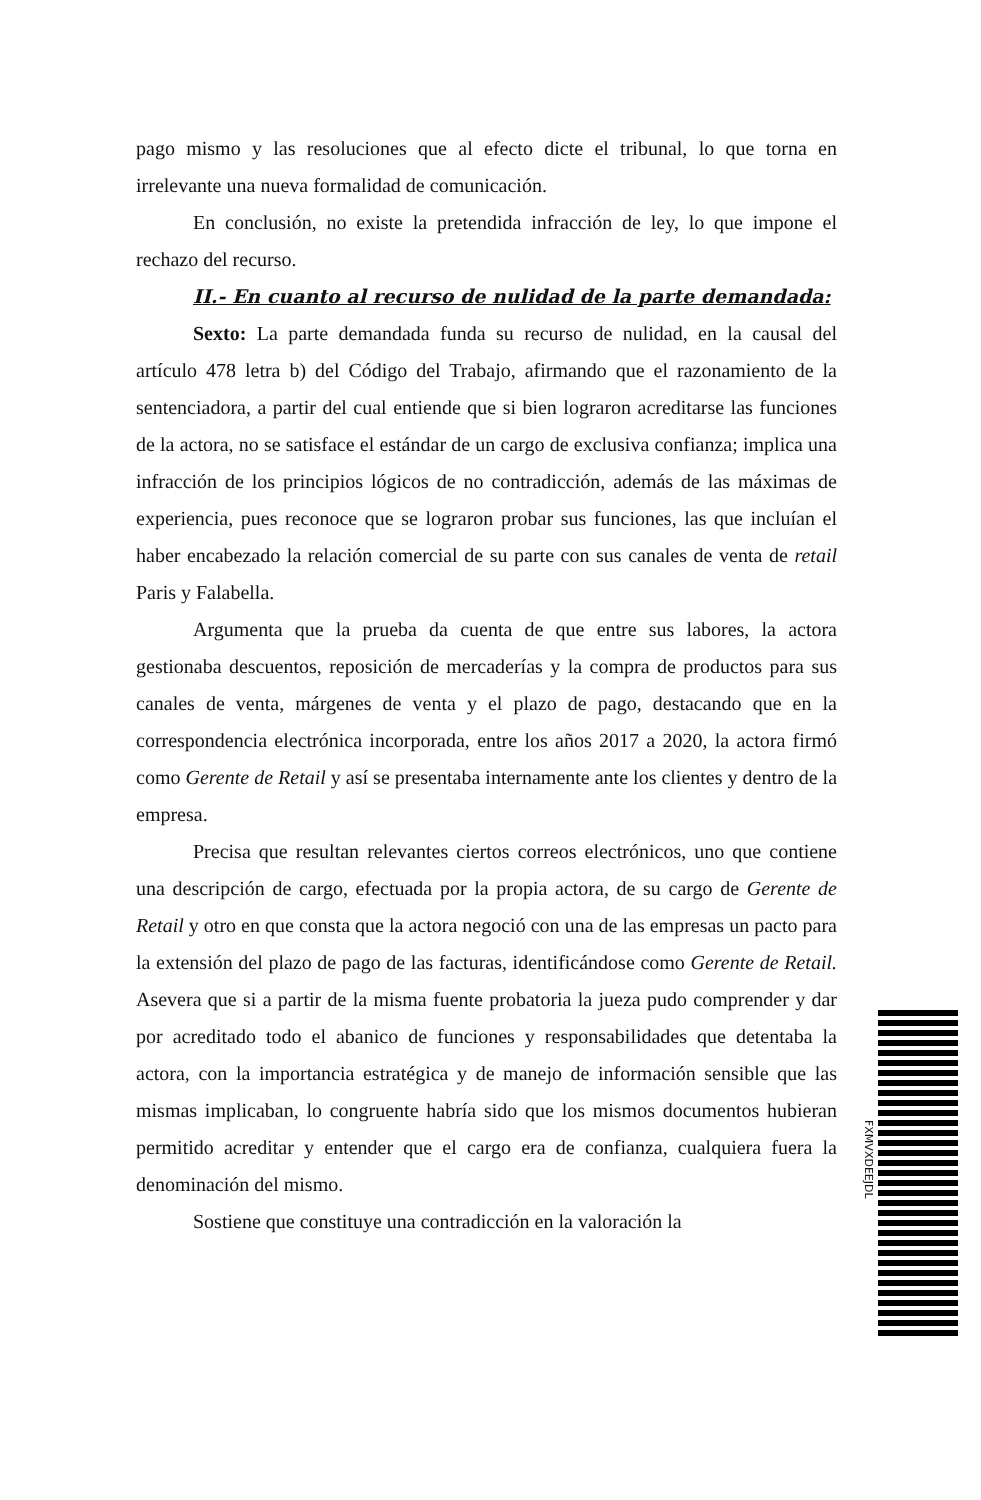pago mismo y las resoluciones que al efecto dicte el tribunal, lo que torna en irrelevante una nueva formalidad de comunicación.
En conclusión, no existe la pretendida infracción de ley, lo que impone el rechazo del recurso.
II.- En cuanto al recurso de nulidad de la parte demandada:
Sexto: La parte demandada funda su recurso de nulidad, en la causal del artículo 478 letra b) del Código del Trabajo, afirmando que el razonamiento de la sentenciadora, a partir del cual entiende que si bien lograron acreditarse las funciones de la actora, no se satisface el estándar de un cargo de exclusiva confianza; implica una infracción de los principios lógicos de no contradicción, además de las máximas de experiencia, pues reconoce que se lograron probar sus funciones, las que incluían el haber encabezado la relación comercial de su parte con sus canales de venta de retail Paris y Falabella.
Argumenta que la prueba da cuenta de que entre sus labores, la actora gestionaba descuentos, reposición de mercaderías y la compra de productos para sus canales de venta, márgenes de venta y el plazo de pago, destacando que en la correspondencia electrónica incorporada, entre los años 2017 a 2020, la actora firmó como Gerente de Retail y así se presentaba internamente ante los clientes y dentro de la empresa.
Precisa que resultan relevantes ciertos correos electrónicos, uno que contiene una descripción de cargo, efectuada por la propia actora, de su cargo de Gerente de Retail y otro en que consta que la actora negoció con una de las empresas un pacto para la extensión del plazo de pago de las facturas, identificándose como Gerente de Retail. Asevera que si a partir de la misma fuente probatoria la jueza pudo comprender y dar por acreditado todo el abanico de funciones y responsabilidades que detentaba la actora, con la importancia estratégica y de manejo de información sensible que las mismas implicaban, lo congruente habría sido que los mismos documentos hubieran permitido acreditar y entender que el cargo era de confianza, cualquiera fuera la denominación del mismo.
Sostiene que constituye una contradicción en la valoración la
FXMVXDEEJDL